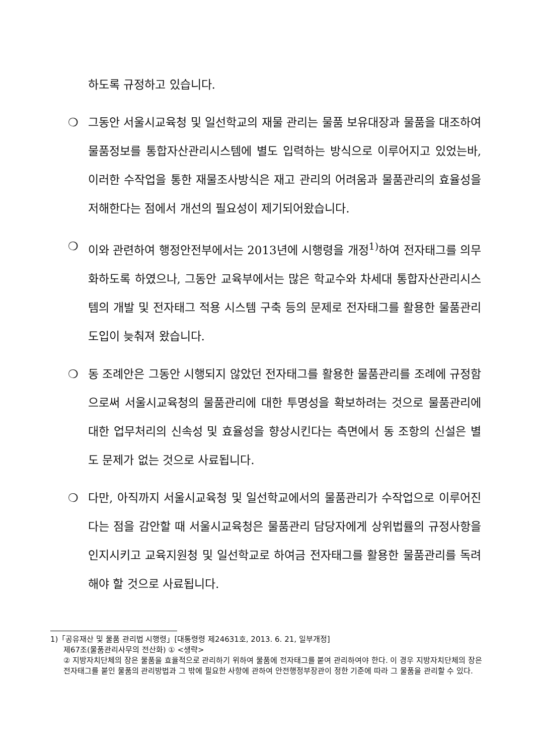하도록 규정하고 있습니다.
❍ 그동안 서울시교육청 및 일선학교의 재물 관리는 물품 보유대장과 물품을 대조하여 물품정보를 통합자산관리시스템에 별도 입력하는 방식으로 이루어지고 있었는바, 이러한 수작업을 통한 재물조사방식은 재고 관리의 어려움과 물품관리의 효율성을 저해한다는 점에서 개선의 필요성이 제기되어왔습니다.
❍ 이와 관련하여 행정안전부에서는 2013년에 시행령을 개정<sup>1)</sup>하여 전자태그를 의무화하도록 하였으나, 그동안 교육부에서는 많은 학교수와 차세대 통합자산관리시스템의 개발 및 전자태그 적용 시스템 구축 등의 문제로 전자태그를 활용한 물품관리 도입이 늦춰져 왔습니다.
❍ 동 조례안은 그동안 시행되지 않았던 전자태그를 활용한 물품관리를 조례에 규정함으로써 서울시교육청의 물품관리에 대한 투명성을 확보하려는 것으로 물품관리에 대한 업무처리의 신속성 및 효율성을 향상시킨다는 측면에서 동 조항의 신설은 별도 문제가 없는 것으로 사료됩니다.
❍ 다만, 아직까지 서울시교육청 및 일선학교에서의 물품관리가 수작업으로 이루어진다는 점을 감안할 때 서울시교육청은 물품관리 담당자에게 상위법률의 규정사항을 인지시키고 교육지원청 및 일선학교로 하여금 전자태그를 활용한 물품관리를 독려해야 할 것으로 사료됩니다.
1)「공유재산 및 물품 관리법 시행령」[대통령령 제24631호, 2013. 6. 21, 일부개정]
제67조(물품관리사무의 전산화) ① <생략>
② 지방자치단체의 장은 물품을 효율적으로 관리하기 위하여 물품에 전자태그를 붙여 관리하여야 한다. 이 경우 지방자치단체의 장은 전자태그를 붙인 물품의 관리방법과 그 밖에 필요한 사항에 관하여 안전행정부장관이 정한 기준에 따라 그 물품을 관리할 수 있다.